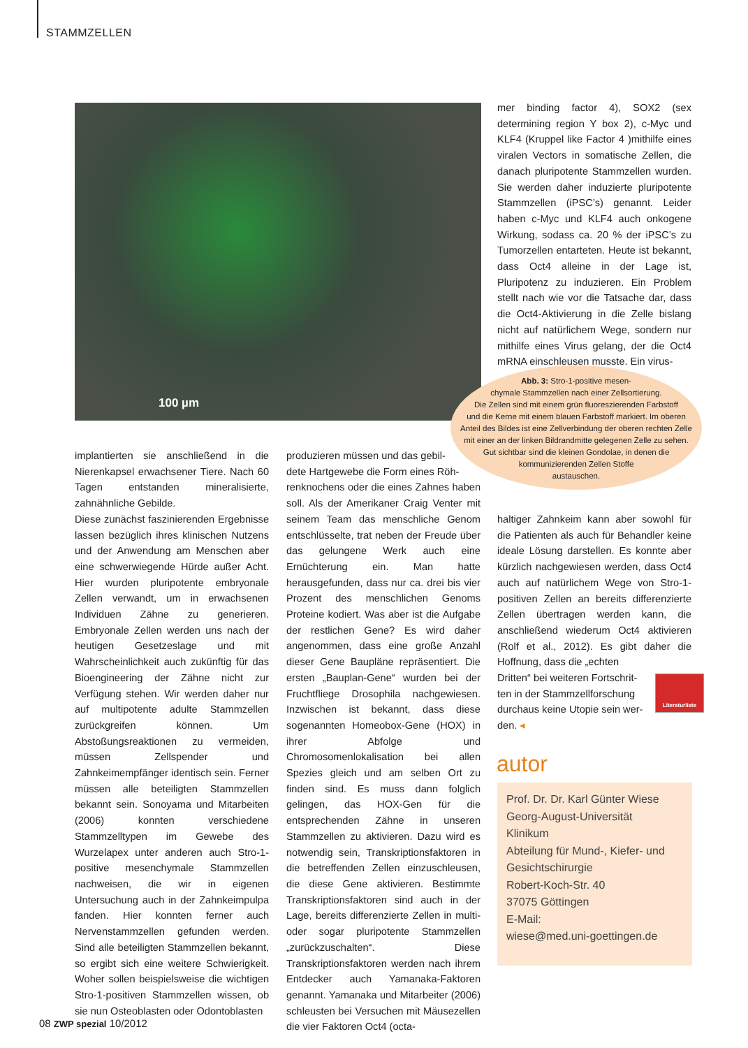STAMMZELLEN
100 µm
mer binding factor 4), SOX2 (sex determining region Y box 2), c-Myc und KLF4 (Kruppel like Factor 4 )mithilfe eines viralen Vectors in somatische Zellen, die danach pluripotente Stammzellen wurden. Sie werden daher induzierte pluripotente Stammzellen (iPSC’s) genannt. Leider haben c-Myc und KLF4 auch onkogene Wirkung, sodass ca. 20 % der iPSC’s zu Tumorzellen entarteten. Heute ist bekannt, dass Oct4 alleine in der Lage ist, Pluripotenz zu induzieren. Ein Problem stellt nach wie vor die Tatsache dar, dass die Oct4-Aktivierung in die Zelle bislang nicht auf natürlichem Wege, sondern nur mithilfe eines Virus gelang, der die Oct4 mRNA einschleusen musste. Ein virus-
Abb. 3: Stro-1-positive mesen-
chymale Stammzellen nach einer Zellsortierung.
Die Zellen sind mit einem grün fluoreszierenden Farbstoff
und die Kerne mit einem blauen Farbstoff markiert. Im oberen
Anteil des Bildes ist eine Zellverbindung der oberen rechten Zelle
mit einer an der linken Bildrandmitte gelegenen Zelle zu sehen.
Gut sichtbar sind die kleinen Gondolae, in denen die
kommunizierenden Zellen Stoffe
austauschen.
implantierten sie anschließend in die Nierenkapsel erwachsener Tiere. Nach 60 Tagen entstanden mineralisierte, zahnähnliche Gebilde.
Diese zunächst faszinierenden Ergebnisse lassen bezüglich ihres klinischen Nutzens und der Anwendung am Menschen aber eine schwerwiegende Hürde außer Acht. Hier wurden pluripotente embryonale Zellen verwandt, um in erwachsenen Individuen Zähne zu generieren. Embryonale Zellen werden uns nach der heutigen Gesetzeslage und mit Wahrscheinlichkeit auch zukünftig für das Bioengineering der Zähne nicht zur Verfügung stehen. Wir werden daher nur auf multipotente adulte Stammzellen zurückgreifen können. Um Abstoßungsreaktionen zu vermeiden, müssen Zellspender und Zahnkeimempfänger identisch sein. Ferner müssen alle beteiligten Stammzellen bekannt sein. Sonoyama und Mitarbeiten (2006) konnten verschiedene Stammzelltypen im Gewebe des Wurzelapex unter anderen auch Stro-1-positive mesenchymale Stammzellen nachweisen, die wir in eigenen Untersuchung auch in der Zahnkeimpulpa fanden. Hier konnten ferner auch Nervenstammzellen gefunden werden. Sind alle beteiligten Stammzellen bekannt, so ergibt sich eine weitere Schwierigkeit. Woher sollen beispielsweise die wichtigen Stro-1-positiven Stammzellen wissen, ob sie nun Osteoblasten oder Odontoblasten
produzieren müssen und das gebil-
dete Hartgewebe die Form eines Röh-
renknochens oder die eines Zahnes haben soll. Als der Amerikaner Craig Venter mit seinem Team das menschliche Genom entschlüsselte, trat neben der Freude über das gelungene Werk auch eine Ernüchterung ein. Man hatte herausgefunden, dass nur ca. drei bis vier Prozent des menschlichen Genoms Proteine kodiert. Was aber ist die Aufgabe der restlichen Gene? Es wird daher angenommen, dass eine große Anzahl dieser Gene Baupläne repräsentiert. Die ersten „Bauplan-Gene“ wurden bei der Fruchtfliege Drosophila nachgewiesen. Inzwischen ist bekannt, dass diese sogenannten Homeobox-Gene (HOX) in ihrer Abfolge und Chromosomenlokalisation bei allen Spezies gleich und am selben Ort zu finden sind. Es muss dann folglich gelingen, das HOX-Gen für die entsprechenden Zähne in unseren Stammzellen zu aktivieren. Dazu wird es notwendig sein, Transkriptionsfaktoren in die betreffenden Zellen einzuschleusen, die diese Gene aktivieren. Bestimmte Transkriptionsfaktoren sind auch in der Lage, bereits differenzierte Zellen in multi- oder sogar pluripotente Stammzellen „zurückzuschalten“. Diese Transkriptionsfaktoren werden nach ihrem Entdecker auch Yamanaka-Faktoren genannt. Yamanaka und Mitarbeiter (2006) schleusten bei Versuchen mit Mäusezellen die vier Faktoren Oct4 (octa-
haltiger Zahnkeim kann aber sowohl für die Patienten als auch für Behandler keine ideale Lösung darstellen. Es konnte aber kürzlich nachgewiesen werden, dass Oct4 auch auf natürlichem Wege von Stro-1-positiven Zellen an bereits differenzierte Zellen übertragen werden kann, die anschließend wiederum Oct4 aktivieren (Rolf et al., 2012). Es gibt daher die Hoffnung, dass die „echten
Dritten“ bei weiteren Fortschrit-
ten in der Stammzellforschung
durchaus keine Utopie sein wer-
den. ◂
Literaturliste
autor
Prof. Dr. Dr. Karl Günter Wiese
Georg-August-Universität
Klinikum
Abteilung für Mund-, Kiefer- und Gesichtschirurgie
Robert-Koch-Str. 40
37075 Göttingen
E-Mail:
wiese@med.uni-goettingen.de
08 ZWP spezial 10/2012